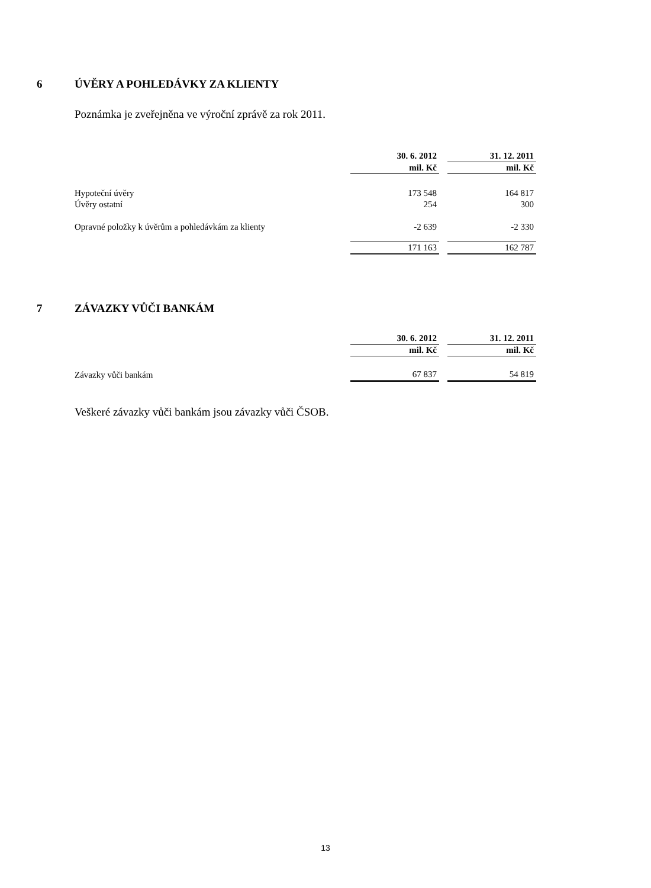6 ÚVĚRY A POHLEDÁVKY ZA KLIENTY
Poznámka je zveřejněna ve výroční zprávě za rok 2011.
| | 30. 6. 2012 | | 31. 12. 2011 |
| --- | --- | --- | --- |
| | mil. Kč | | mil. Kč |
| Hypoteční úvěry | 173 548 | | 164 817 |
| Úvěry ostatní | 254 | | 300 |
| Opravné položky k úvěrům a pohledávkám za klienty | -2 639 | | -2 330 |
| | 171 163 | | 162 787 |
7 ZÁVAZKY VŮČI BANKÁM
| | 30. 6. 2012 | | 31. 12. 2011 |
| --- | --- | --- | --- |
| | mil. Kč | | mil. Kč |
| Závazky vůči bankám | 67 837 | | 54 819 |
Veškeré závazky vůči bankám jsou závazky vůči ČSOB.
13